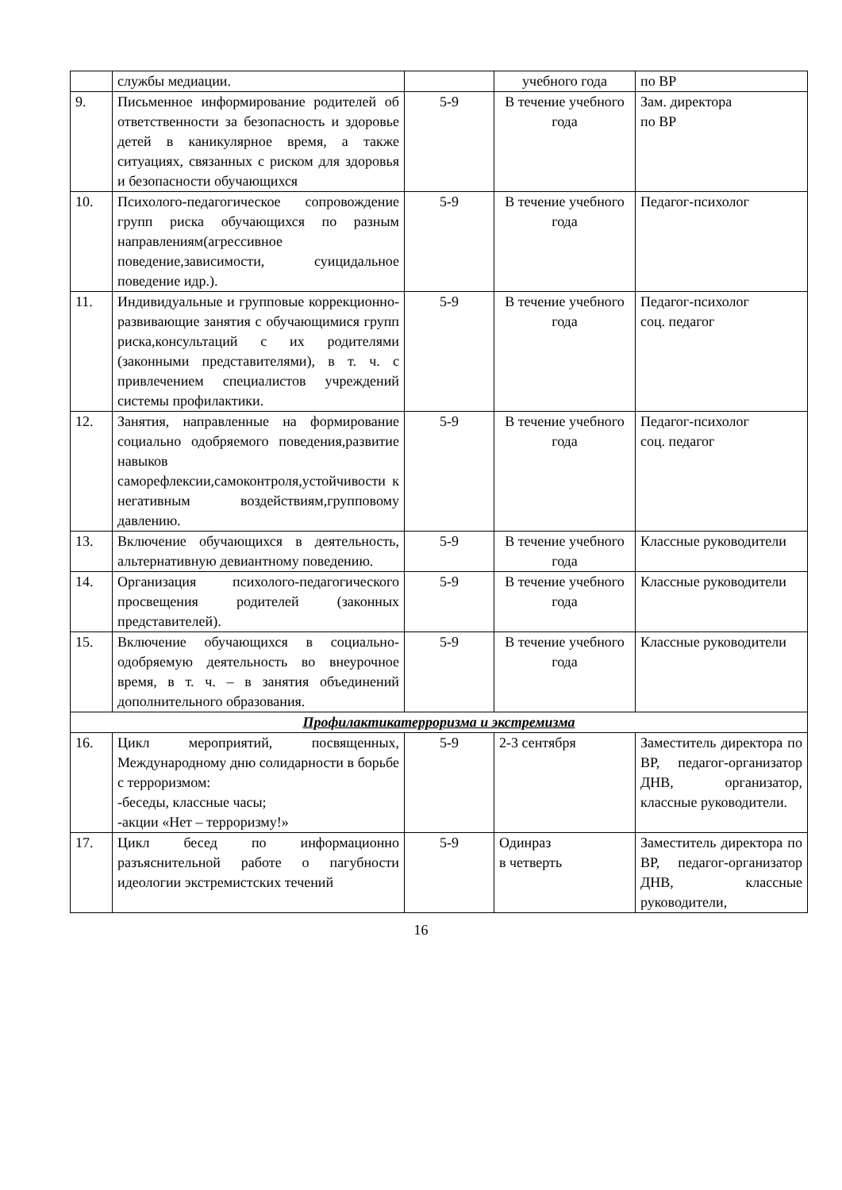| | службы медиации. | | учебного года | по ВР |
| 9. | Письменное информирование родителей об ответственности за безопасность и здоровье детей в каникулярное время, а также ситуациях, связанных с риском для здоровья и безопасности обучающихся | 5-9 | В течение учебного года | Зам. директора по ВР |
| 10. | Психолого-педагогическое сопровождение групп риска обучающихся по разным направлениям(агрессивное поведение,зависимости, суицидальное поведение идр.). | 5-9 | В течение учебного года | Педагог-психолог |
| 11. | Индивидуальные и групповые коррекционно-развивающие занятия с обучающимися групп риска,консультаций с их родителями (законными представителями), в т. ч. с привлечением специалистов учреждений системы профилактики. | 5-9 | В течение учебного года | Педагог-психолог соц. педагог |
| 12. | Занятия, направленные на формирование социально одобряемого поведения,развитие навыков саморефлексии,самоконтроля,устойчивости к негативным воздействиям,групповому давлению. | 5-9 | В течение учебного года | Педагог-психолог соц. педагог |
| 13. | Включение обучающихся в деятельность, альтернативную девиантному поведению. | 5-9 | В течение учебного года | Классные руководители |
| 14. | Организация психолого-педагогического просвещения родителей (законных представителей). | 5-9 | В течение учебного года | Классные руководители |
| 15. | Включение обучающихся в социально-одобряемую деятельность во внеурочное время, в т. ч. – в занятия объединений дополнительного образования. | 5-9 | В течение учебного года | Классные руководители |
| Профилактикатерроризма и экстремизма | | | | |
| 16. | Цикл мероприятий, посвященных, Международному дню солидарности в борьбе с терроризмом: -беседы, классные часы; -акции «Нет – терроризму!» | 5-9 | 2-3 сентября | Заместитель директора по ВР, педагог-организатор ДНВ, организатор, классные руководители. |
| 17. | Цикл бесед по информационно разъяснительной работе о пагубности идеологии экстремистских течений | 5-9 | Одинраз в четверть | Заместитель директора по ВР, педагог-организатор ДНВ, классные руководители, |
16